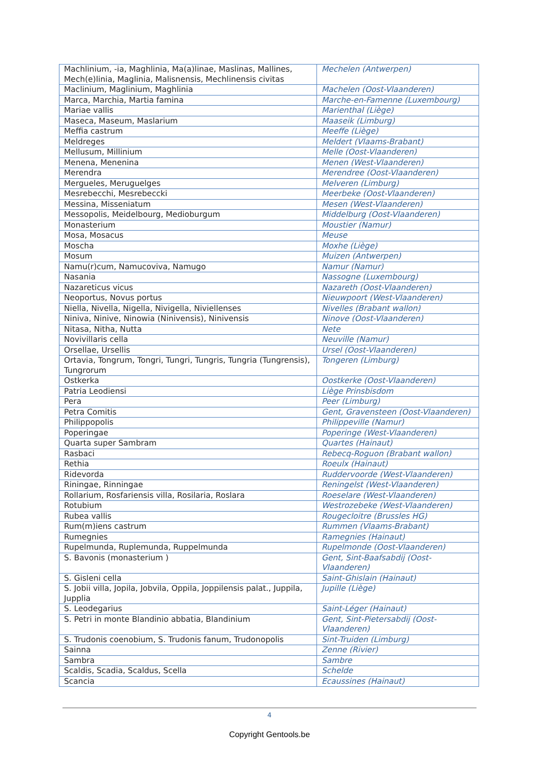| Machlinium, -ia, Maghlinia, Ma(a)linae, Maslinas, Mallines, Mech(e)linia, Maglinia, Malisnensis, Mechlinensis civitas | Mechelen (Antwerpen) |
| Maclinium, Maglinium, Maghlinia | Machelen (Oost-Vlaanderen) |
| Marca, Marchia, Martia famina | Marche-en-Famenne (Luxembourg) |
| Mariae vallis | Marienthal (Liège) |
| Maseca, Maseum, Maslarium | Maaseik (Limburg) |
| Meffia castrum | Meeffe (Liège) |
| Meldreges | Meldert (Vlaams-Brabant) |
| Mellusum, Millinium | Melle (Oost-Vlaanderen) |
| Menena, Menenina | Menen (West-Vlaanderen) |
| Merendra | Merendree (Oost-Vlaanderen) |
| Mergueles, Meruguelges | Melveren (Limburg) |
| Mesrebecchi, Mesrebeccki | Meerbeke (Oost-Vlaanderen) |
| Messina, Misseniatum | Mesen (West-Vlaanderen) |
| Messopolis, Meidelbourg, Medioburgum | Middelburg (Oost-Vlaanderen) |
| Monasterium | Moustier (Namur) |
| Mosa, Mosacus | Meuse |
| Moscha | Moxhe (Liège) |
| Mosum | Muizen (Antwerpen) |
| Namu(r)cum, Namucoviva, Namugo | Namur (Namur) |
| Nasania | Nassogne (Luxembourg) |
| Nazareticus vicus | Nazareth (Oost-Vlaanderen) |
| Neoportus, Novus portus | Nieuwpoort (West-Vlaanderen) |
| Niella, Nivella, Nigella, Nivigella, Niviellenses | Nivelles (Brabant wallon) |
| Niniva, Ninive, Ninowia (Ninivensis), Ninivensis | Ninove (Oost-Vlaanderen) |
| Nitasa, Nitha, Nutta | Nete |
| Novivillaris cella | Neuville (Namur) |
| Orsellae, Ursellis | Ursel (Oost-Vlaanderen) |
| Ortavia, Tongrum, Tongri, Tungri, Tungris, Tungria (Tungrensis), Tungrorum | Tongeren (Limburg) |
| Ostkerka | Oostkerke (Oost-Vlaanderen) |
| Patria Leodiensi | Liège Prinsbisdom |
| Pera | Peer (Limburg) |
| Petra Comitis | Gent, Gravensteen (Oost-Vlaanderen) |
| Philippopolis | Philippeville (Namur) |
| Poperingae | Poperinge (West-Vlaanderen) |
| Quarta super Sambram | Quartes (Hainaut) |
| Rasbaci | Rebecq-Roguon (Brabant wallon) |
| Rethia | Roeulx (Hainaut) |
| Ridevorda | Ruddervoorde (West-Vlaanderen) |
| Riningae, Rinningae | Reningelst (West-Vlaanderen) |
| Rollarium, Rosfariensis villa, Rosilaria, Roslara | Roeselare (West-Vlaanderen) |
| Rotubium | Westrozebeke (West-Vlaanderen) |
| Rubea vallis | Rougecloitre (Brussles HG) |
| Rum(m)iens castrum | Rummen (Vlaams-Brabant) |
| Rumegnies | Ramegnies (Hainaut) |
| Rupelmunda, Ruplemunda, Ruppelmunda | Rupelmonde (Oost-Vlaanderen) |
| S. Bavonis (monasterium ) | Gent, Sint-Baafsabdij (Oost-Vlaanderen) |
| S. Gisleni cella | Saint-Ghislain (Hainaut) |
| S. Jobii villa, Jopila, Jobvila, Oppila, Joppilensis palat., Juppila, Jupplia | Jupille (Liège) |
| S. Leodegarius | Saint-Léger (Hainaut) |
| S. Petri in monte Blandinio abbatia, Blandinium | Gent, Sint-Pietersabdij (Oost-Vlaanderen) |
| S. Trudonis coenobium, S. Trudonis fanum, Trudonopolis | Sint-Truiden (Limburg) |
| Sainna | Zenne (Rivier) |
| Sambra | Sambre |
| Scaldis, Scadia, Scaldus, Scella | Schelde |
| Scancia | Ecaussines (Hainaut) |
4
Copyright Gentools.be